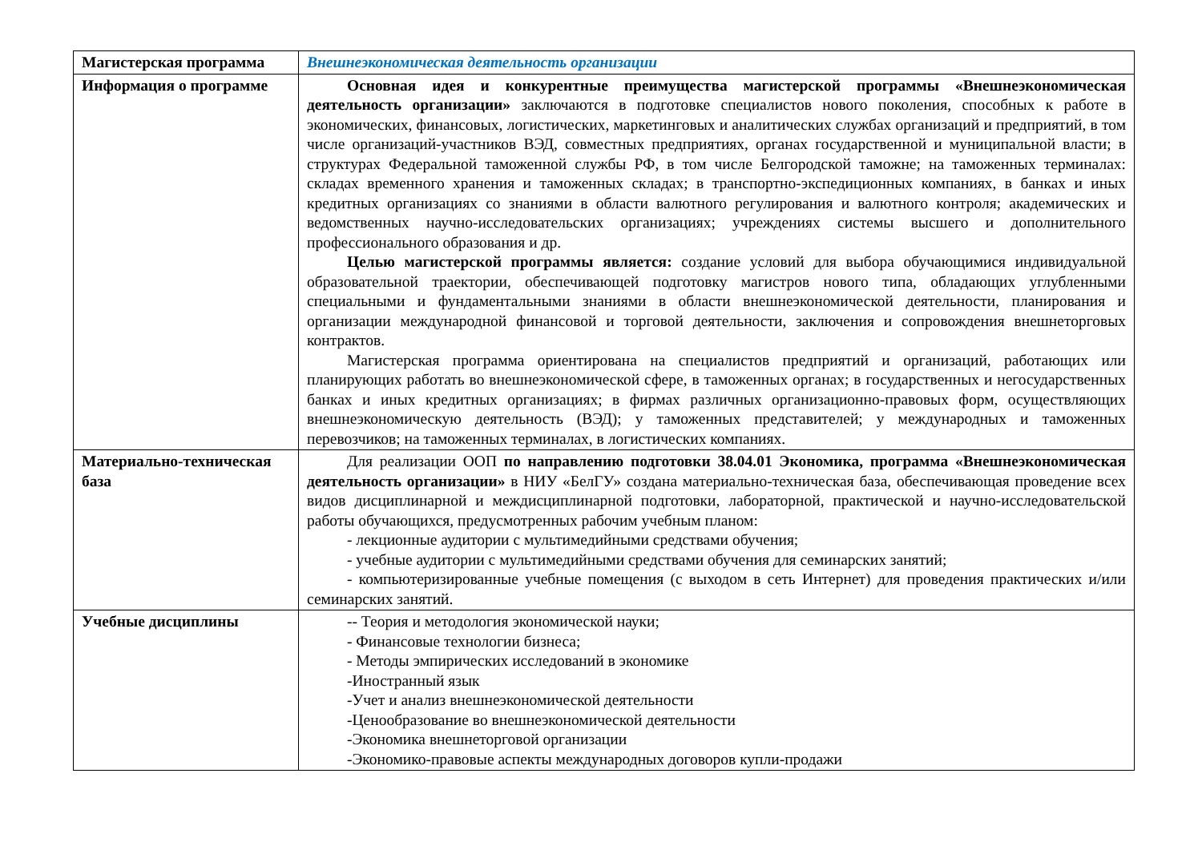| Магистерская программа | Внешнеэкономическая деятельность организации |
| Информация о программе | Основная идея и конкурентные преимущества магистерской программы «Внешнеэкономическая деятельность организации» заключаются в подготовке специалистов нового поколения, способных к работе в экономических, финансовых, логистических, маркетинговых и аналитических службах организаций и предприятий, в том числе организаций-участников ВЭД, совместных предприятиях, органах государственной и муниципальной власти; в структурах Федеральной таможенной службы РФ, в том числе Белгородской таможне; на таможенных терминалах: складах временного хранения и таможенных складах; в транспортно-экспедиционных компаниях, в банках и иных кредитных организациях со знаниями в области валютного регулирования и валютного контроля; академических и ведомственных научно-исследовательских организациях; учреждениях системы высшего и дополнительного профессионального образования и др. Целью магистерской программы является: создание условий для выбора обучающимися индивидуальной образовательной траектории, обеспечивающей подготовку магистров нового типа, обладающих углубленными специальными и фундаментальными знаниями в области внешнеэкономической деятельности, планирования и организации международной финансовой и торговой деятельности, заключения и сопровождения внешнеторговых контрактов. Магистерская программа ориентирована на специалистов предприятий и организаций, работающих или планирующих работать во внешнеэкономической сфере, в таможенных органах; в государственных и негосударственных банках и иных кредитных организациях; в фирмах различных организационно-правовых форм, осуществляющих внешнеэкономическую деятельность (ВЭД); у таможенных представителей; у международных и таможенных перевозчиков; на таможенных терминалах, в логистических компаниях. |
| Материально-техническая база | Для реализации ООП по направлению подготовки 38.04.01 Экономика, программа «Внешнеэкономическая деятельность организации» в НИУ «БелГУ» создана материально-техническая база, обеспечивающая проведение всех видов дисциплинарной и междисциплинарной подготовки, лабораторной, практической и научно-исследовательской работы обучающихся, предусмотренных рабочим учебным планом: - лекционные аудитории с мультимедийными средствами обучения; - учебные аудитории с мультимедийными средствами обучения для семинарских занятий; - компьютеризированные учебные помещения (с выходом в сеть Интернет) для проведения практических и/или семинарских занятий. |
| Учебные дисциплины | -- Теория и методология экономической науки; - Финансовые технологии бизнеса; - Методы эмпирических исследований в экономике -Иностранный язык -Учет и анализ внешнеэкономической деятельности -Ценообразование во внешнеэкономической деятельности -Экономика внешнеторговой организации -Экономико-правовые аспекты международных договоров купли-продажи |